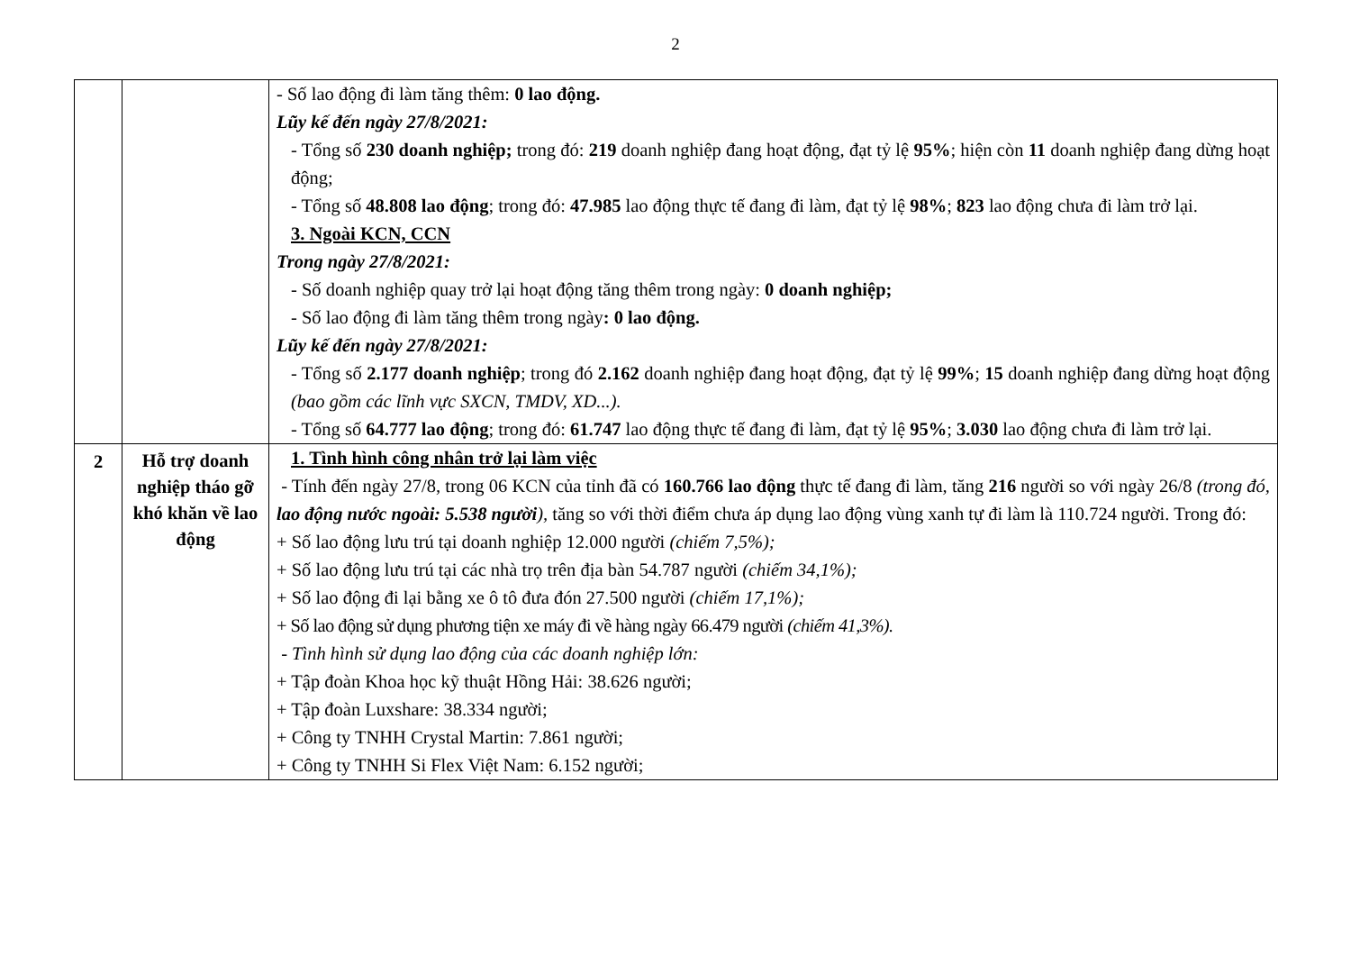2
| | | - Số lao động đi làm tăng thêm: 0 lao động. Lũy kế đến ngày 27/8/2021: - Tổng số 230 doanh nghiệp; trong đó: 219 doanh nghiệp đang hoạt động, đạt tỷ lệ 95% ; hiện còn 11 doanh nghiệp đang dừng hoạt động; - Tổng số 48.808 lao động ; trong đó: 47.985 lao động thực tế đang đi làm, đạt tỷ lệ 98% ; 823 lao động chưa đi làm trở lại. 3. Ngoài KCN, CCN Trong ngày 27/8/2021: - Số doanh nghiệp quay trở lại hoạt động tăng thêm trong ngày: 0 doanh nghiệp; - Số lao động đi làm tăng thêm trong ngày : 0 lao động. Lũy kế đến ngày 27/8/2021: - Tổng số 2.177 doanh nghiệp ; trong đó 2.162 doanh nghiệp đang hoạt động, đạt tỷ lệ 99% ; 15 doanh nghiệp đang dừng hoạt động (bao gồm các lĩnh vực SXCN, TMDV, XD...). - Tổng số 64.777 lao động ; trong đó: 61.747 lao động thực tế đang đi làm, đạt tỷ lệ 95% ; 3.030 lao động chưa đi làm trở lại. |
| 2 | Hỗ trợ doanh nghiệp tháo gỡ khó khăn về lao động | 1. Tình hình công nhân trở lại làm việc - Tính đến ngày 27/8, trong 06 KCN của tỉnh đã có 160.766 lao động thực tế đang đi làm, tăng 216 người so với ngày 26/8 (trong đó, lao động nước ngoài: 5.538 người ), tăng so với thời điểm chưa áp dụng lao động vùng xanh tự đi làm là 110.724 người. Trong đó: + Số lao động lưu trú tại doanh nghiệp 12.000 người (chiếm 7,5%); + Số lao động lưu trú tại các nhà trọ trên địa bàn 54.787 người (chiếm 34,1%); + Số lao động đi lại bằng xe ô tô đưa đón 27.500 người (chiếm 17,1%); + Số lao động sử dụng phương tiện xe máy đi về hàng ngày 66.479 người (chiếm 41,3%). - Tình hình sử dụng lao động của các doanh nghiệp lớn: + Tập đoàn Khoa học kỹ thuật Hồng Hải: 38.626 người; + Tập đoàn Luxshare: 38.334 người; + Công ty TNHH Crystal Martin: 7.861 người; + Công ty TNHH Si Flex Việt Nam: 6.152 người; |